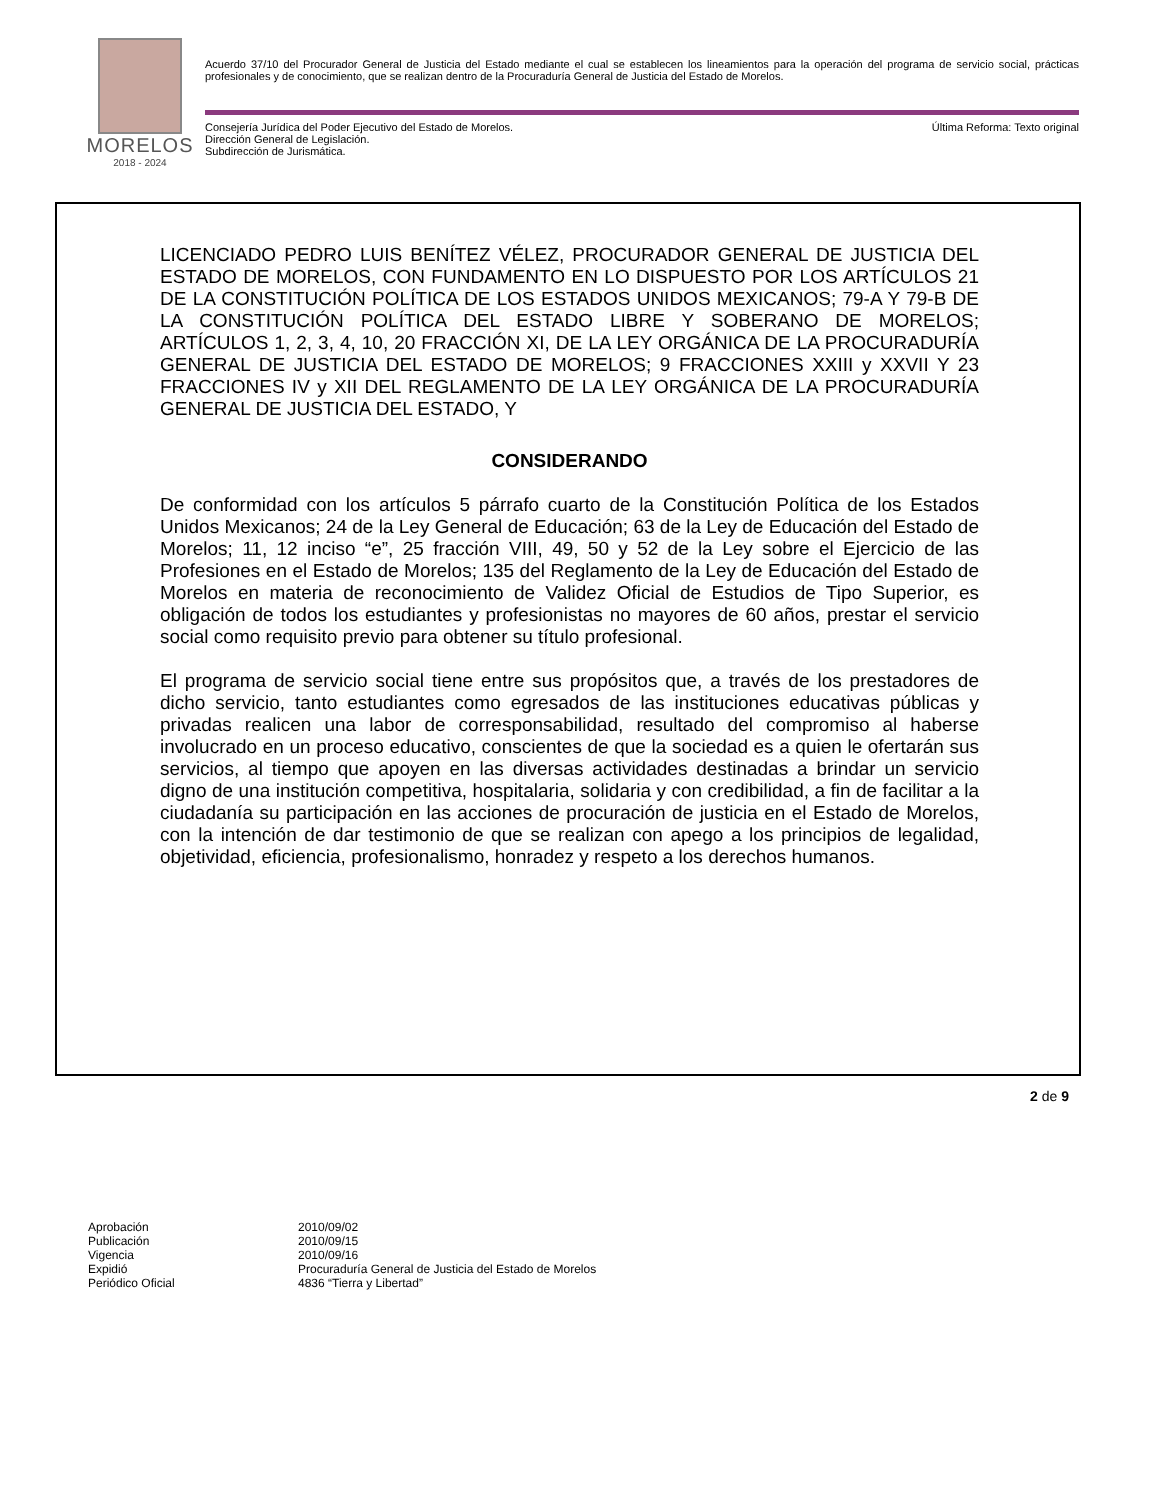MORELOS
2018 - 2024
Acuerdo 37/10 del Procurador General de Justicia del Estado mediante el cual se establecen los lineamientos para la operación del programa de servicio social, prácticas profesionales y de conocimiento, que se realizan dentro de la Procuraduría General de Justicia del Estado de Morelos.
Consejería Jurídica del Poder Ejecutivo del Estado de Morelos.
Dirección General de Legislación.
Subdirección de Jurismática.
Última Reforma: Texto original
LICENCIADO PEDRO LUIS BENÍTEZ VÉLEZ, PROCURADOR GENERAL DE JUSTICIA DEL ESTADO DE MORELOS, CON FUNDAMENTO EN LO DISPUESTO POR LOS ARTÍCULOS 21 DE LA CONSTITUCIÓN POLÍTICA DE LOS ESTADOS UNIDOS MEXICANOS; 79-A Y 79-B DE LA CONSTITUCIÓN POLÍTICA DEL ESTADO LIBRE Y SOBERANO DE MORELOS; ARTÍCULOS 1, 2, 3, 4, 10, 20 FRACCIÓN XI, DE LA LEY ORGÁNICA DE LA PROCURADURÍA GENERAL DE JUSTICIA DEL ESTADO DE MORELOS; 9 FRACCIONES XXIII y XXVII Y 23 FRACCIONES IV y XII DEL REGLAMENTO DE LA LEY ORGÁNICA DE LA PROCURADURÍA GENERAL DE JUSTICIA DEL ESTADO, Y
CONSIDERANDO
De conformidad con los artículos 5 párrafo cuarto de la Constitución Política de los Estados Unidos Mexicanos; 24 de la Ley General de Educación; 63 de la Ley de Educación del Estado de Morelos; 11, 12 inciso “e”, 25 fracción VIII, 49, 50 y 52 de la Ley sobre el Ejercicio de las Profesiones en el Estado de Morelos; 135 del Reglamento de la Ley de Educación del Estado de Morelos en materia de reconocimiento de Validez Oficial de Estudios de Tipo Superior, es obligación de todos los estudiantes y profesionistas no mayores de 60 años, prestar el servicio social como requisito previo para obtener su título profesional.
El programa de servicio social tiene entre sus propósitos que, a través de los prestadores de dicho servicio, tanto estudiantes como egresados de las instituciones educativas públicas y privadas realicen una labor de corresponsabilidad, resultado del compromiso al haberse involucrado en un proceso educativo, conscientes de que la sociedad es a quien le ofertarán sus servicios, al tiempo que apoyen en las diversas actividades destinadas a brindar un servicio digno de una institución competitiva, hospitalaria, solidaria y con credibilidad, a fin de facilitar a la ciudadanía su participación en las acciones de procuración de justicia en el Estado de Morelos, con la intención de dar testimonio de que se realizan con apego a los principios de legalidad, objetividad, eficiencia, profesionalismo, honradez y respeto a los derechos humanos.
2 de 9
| Aprobación | 2010/09/02 |
| Publicación | 2010/09/15 |
| Vigencia | 2010/09/16 |
| Expidió | Procuraduría General de Justicia del Estado de Morelos |
| Periódico Oficial | 4836 “Tierra y Libertad” |